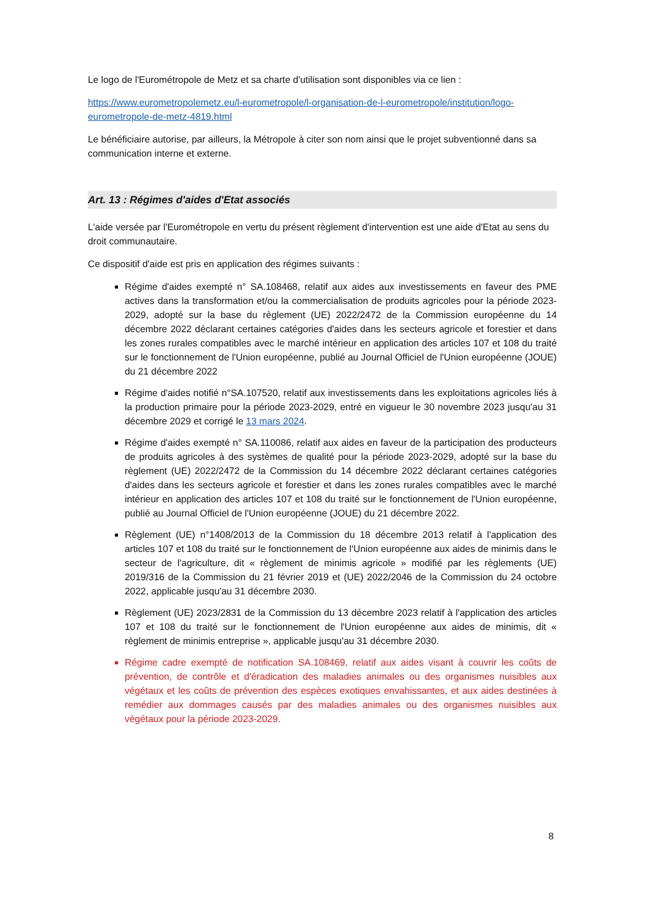Le logo de l'Eurométropole de Metz et sa charte d'utilisation sont disponibles via ce lien :
https://www.eurometropolemetz.eu/l-eurometropole/l-organisation-de-l-eurometropole/institution/logo-eurometropole-de-metz-4819.html
Le bénéficiaire autorise, par ailleurs, la Métropole à citer son nom ainsi que le projet subventionné dans sa communication interne et externe.
Art. 13 : Régimes d'aides d'Etat associés
L'aide versée par l'Eurométropole en vertu du présent règlement d'intervention est une aide d'Etat au sens du droit communautaire.
Ce dispositif d'aide est pris en application des régimes suivants :
Régime d'aides exempté n° SA.108468, relatif aux aides aux investissements en faveur des PME actives dans la transformation et/ou la commercialisation de produits agricoles pour la période 2023-2029, adopté sur la base du règlement (UE) 2022/2472 de la Commission européenne du 14 décembre 2022 déclarant certaines catégories d'aides dans les secteurs agricole et forestier et dans les zones rurales compatibles avec le marché intérieur en application des articles 107 et 108 du traité sur le fonctionnement de l'Union européenne, publié au Journal Officiel de l'Union européenne (JOUE) du 21 décembre 2022
Régime d'aides notifié n°SA.107520, relatif aux investissements dans les exploitations agricoles liés à la production primaire pour la période 2023-2029, entré en vigueur le 30 novembre 2023 jusqu'au 31 décembre 2029 et corrigé le 13 mars 2024.
Régime d'aides exempté n° SA.110086, relatif aux aides en faveur de la participation des producteurs de produits agricoles à des systèmes de qualité pour la période 2023-2029, adopté sur la base du règlement (UE) 2022/2472 de la Commission du 14 décembre 2022 déclarant certaines catégories d'aides dans les secteurs agricole et forestier et dans les zones rurales compatibles avec le marché intérieur en application des articles 107 et 108 du traité sur le fonctionnement de l'Union européenne, publié au Journal Officiel de l'Union européenne (JOUE) du 21 décembre 2022.
Règlement (UE) n°1408/2013 de la Commission du 18 décembre 2013 relatif à l'application des articles 107 et 108 du traité sur le fonctionnement de l'Union européenne aux aides de minimis dans le secteur de l'agriculture, dit « règlement de minimis agricole » modifié par les règlements (UE) 2019/316 de la Commission du 21 février 2019 et (UE) 2022/2046 de la Commission du 24 octobre 2022, applicable jusqu'au 31 décembre 2030.
Règlement (UE) 2023/2831 de la Commission du 13 décembre 2023 relatif à l'application des articles 107 et 108 du traité sur le fonctionnement de l'Union européenne aux aides de minimis, dit « règlement de minimis entreprise », applicable jusqu'au 31 décembre 2030.
Régime cadre exempté de notification SA.108469, relatif aux aides visant à couvrir les coûts de prévention, de contrôle et d'éradication des maladies animales ou des organismes nuisibles aux végétaux et les coûts de prévention des espèces exotiques envahissantes, et aux aides destinées à remédier aux dommages causés par des maladies animales ou des organismes nuisibles aux végétaux pour la période 2023-2029.
8